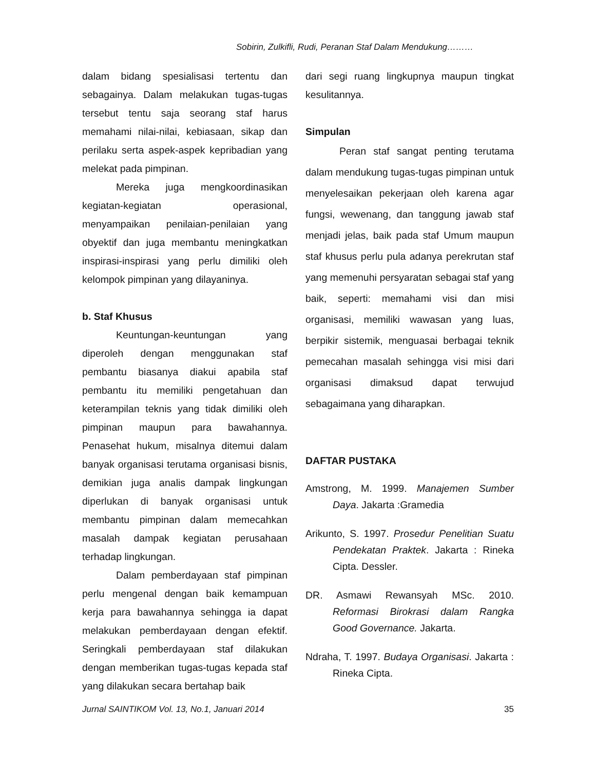Sobirin, Zulkifli, Rudi, Peranan Staf Dalam Mendukung………
dalam bidang spesialisasi tertentu dan sebagainya. Dalam melakukan tugas-tugas tersebut tentu saja seorang staf harus memahami nilai-nilai, kebiasaan, sikap dan perilaku serta aspek-aspek kepribadian yang melekat pada pimpinan.
Mereka juga mengkoordinasikan kegiatan-kegiatan operasional, menyampaikan penilaian-penilaian yang obyektif dan juga membantu meningkatkan inspirasi-inspirasi yang perlu dimiliki oleh kelompok pimpinan yang dilayaninya.
b. Staf Khusus
Keuntungan-keuntungan yang diperoleh dengan menggunakan staf pembantu biasanya diakui apabila staf pembantu itu memiliki pengetahuan dan keterampilan teknis yang tidak dimiliki oleh pimpinan maupun para bawahannya. Penasehat hukum, misalnya ditemui dalam banyak organisasi terutama organisasi bisnis, demikian juga analis dampak lingkungan diperlukan di banyak organisasi untuk membantu pimpinan dalam memecahkan masalah dampak kegiatan perusahaan terhadap lingkungan.
Dalam pemberdayaan staf pimpinan perlu mengenal dengan baik kemampuan kerja para bawahannya sehingga ia dapat melakukan pemberdayaan dengan efektif. Seringkali pemberdayaan staf dilakukan dengan memberikan tugas-tugas kepada staf yang dilakukan secara bertahap baik
dari segi ruang lingkupnya maupun tingkat kesulitannya.
Simpulan
Peran staf sangat penting terutama dalam mendukung tugas-tugas pimpinan untuk menyelesaikan pekerjaan oleh karena agar fungsi, wewenang, dan tanggung jawab staf menjadi jelas, baik pada staf Umum maupun staf khusus perlu pula adanya perekrutan staf yang memenuhi persyaratan sebagai staf yang baik, seperti: memahami visi dan misi organisasi, memiliki wawasan yang luas, berpikir sistemik, menguasai berbagai teknik pemecahan masalah sehingga visi misi dari organisasi dimaksud dapat terwujud sebagaimana yang diharapkan.
DAFTAR PUSTAKA
Amstrong, M. 1999. Manajemen Sumber Daya. Jakarta :Gramedia
Arikunto, S. 1997. Prosedur Penelitian Suatu Pendekatan Praktek. Jakarta : Rineka Cipta. Dessler.
DR. Asmawi Rewansyah MSc. 2010. Reformasi Birokrasi dalam Rangka Good Governance. Jakarta.
Ndraha, T. 1997. Budaya Organisasi. Jakarta : Rineka Cipta.
Jurnal SAINTIKOM Vol. 13, No.1, Januari 2014 35